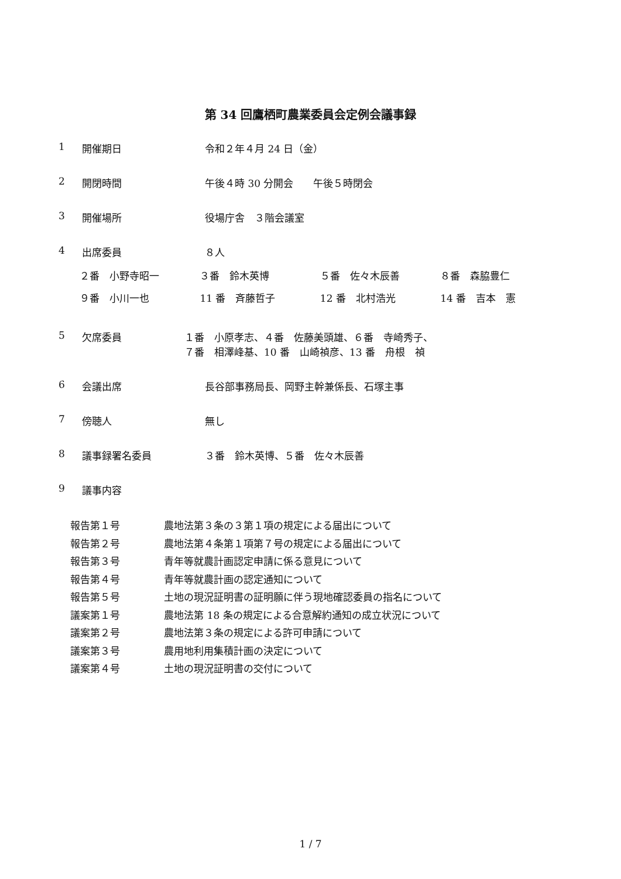第 34 回鷹栖町農業委員会定例会議事録
1 開催期日 令和２年４月 24 日（金）
2 開閉時間 午後４時 30 分開会　　午後５時閉会
3 開催場所 役場庁舎　３階会議室
4 出席委員 ８人
２番　小野寺昭一 ３番　鈴木英博 ５番　佐々木辰善 ８番　森脇豊仁
９番　小川一也 11 番　斉藤哲子 12 番　北村浩光 14 番　吉本　憲
5 欠席委員 １番　小原孝志、４番　佐藤美頭雄、６番　寺崎秀子、
７番　相澤峰基、10 番　山崎禎彦、13 番　舟根　禎
6 会議出席 長谷部事務局長、岡野主幹兼係長、石塚主事
7 傍聴人 無し
8 議事録署名委員 ３番　鈴木英博、５番　佐々木辰善
9 議事内容
報告第１号 農地法第３条の３第１項の規定による届出について
報告第２号 農地法第４条第１項第７号の規定による届出について
報告第３号 青年等就農計画認定申請に係る意見について
報告第４号 青年等就農計画の認定通知について
報告第５号 土地の現況証明書の証明願に伴う現地確認委員の指名について
議案第１号 農地法第 18 条の規定による合意解約通知の成立状況について
議案第２号 農地法第３条の規定による許可申請について
議案第３号 農用地利用集積計画の決定について
議案第４号 土地の現況証明書の交付について
1 / 7